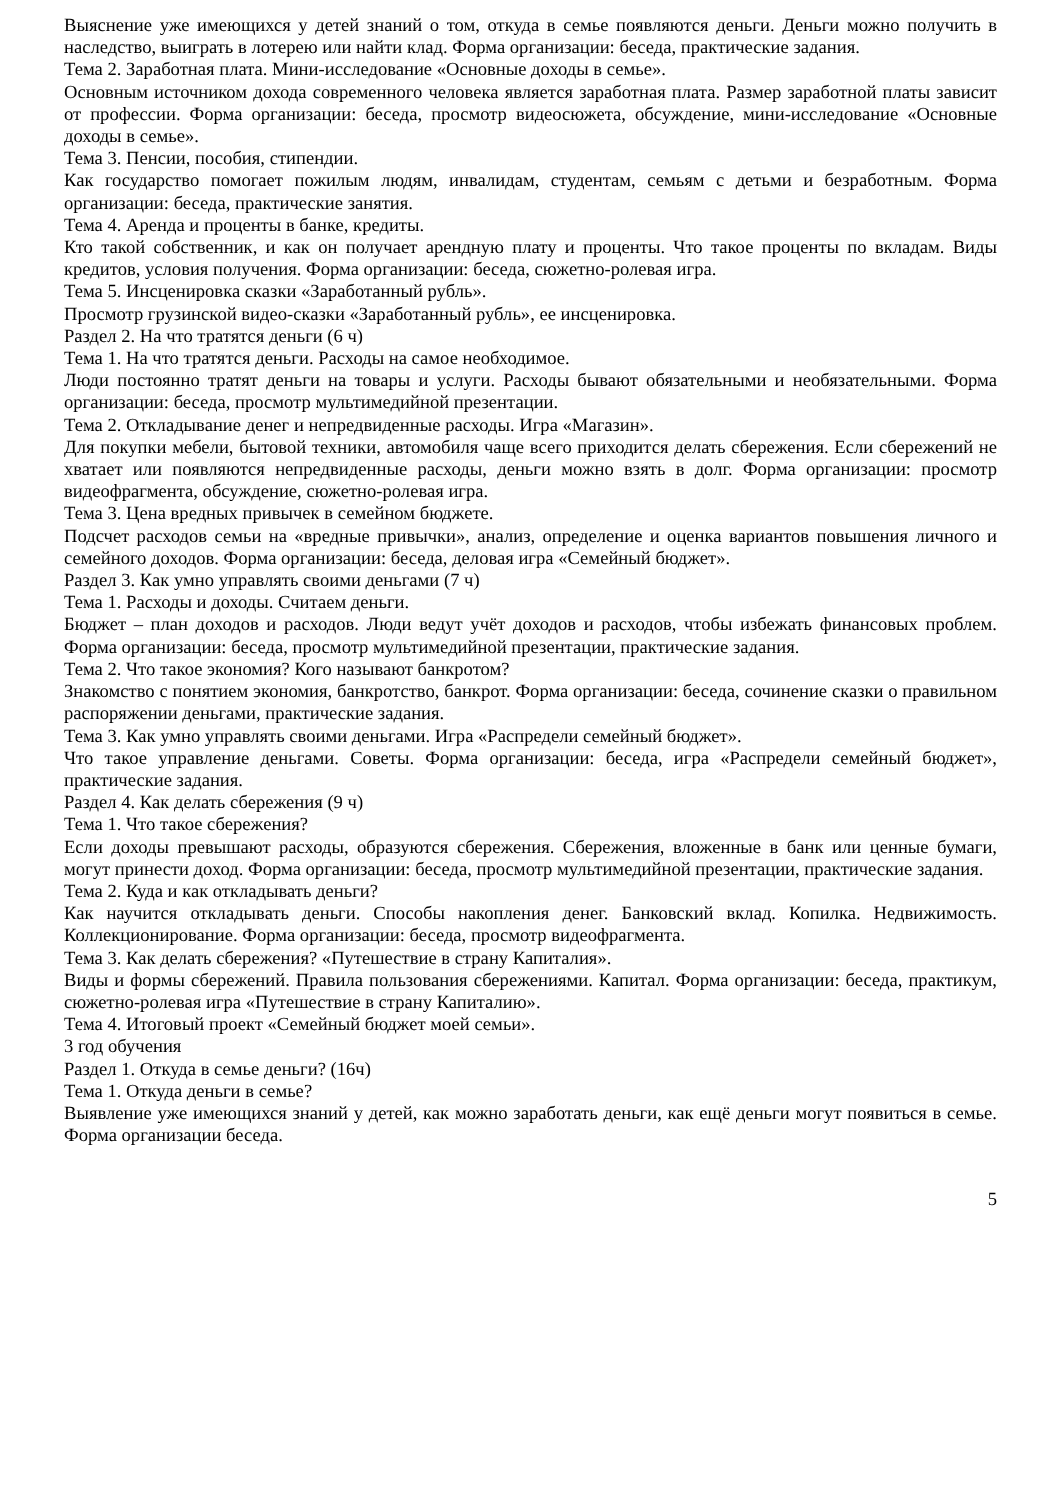Выяснение уже имеющихся у детей знаний о том, откуда в семье появляются деньги. Деньги можно получить в наследство, выиграть в лотерею или найти клад. Форма организации: беседа, практические задания.
Тема 2. Заработная плата. Мини-исследование «Основные доходы в семье».
Основным источником дохода современного человека является заработная плата. Размер заработной платы зависит от профессии. Форма организации: беседа, просмотр видеосюжета, обсуждение, мини-исследование «Основные доходы в семье».
Тема 3. Пенсии, пособия, стипендии.
Как государство помогает пожилым людям, инвалидам, студентам, семьям с детьми и безработным. Форма организации: беседа, практические занятия.
Тема 4. Аренда и проценты в банке, кредиты.
Кто такой собственник, и как он получает арендную плату и проценты. Что такое проценты по вкладам. Виды кредитов, условия получения. Форма организации: беседа, сюжетно-ролевая игра.
Тема 5. Инсценировка сказки «Заработанный рубль».
Просмотр грузинской видео-сказки «Заработанный рубль», ее инсценировка.
Раздел 2. На что тратятся деньги (6 ч)
Тема 1. На что тратятся деньги. Расходы на самое необходимое.
Люди постоянно тратят деньги на товары и услуги. Расходы бывают обязательными и необязательными. Форма организации: беседа, просмотр мультимедийной презентации.
Тема 2. Откладывание денег и непредвиденные расходы. Игра «Магазин».
Для покупки мебели, бытовой техники, автомобиля чаще всего приходится делать сбережения. Если сбережений не хватает или появляются непредвиденные расходы, деньги можно взять в долг. Форма организации: просмотр видеофрагмента, обсуждение, сюжетно-ролевая игра.
Тема 3. Цена вредных привычек в семейном бюджете.
Подсчет расходов семьи на «вредные привычки», анализ, определение и оценка вариантов повышения личного и семейного доходов. Форма организации: беседа, деловая игра «Семейный бюджет».
Раздел 3. Как умно управлять своими деньгами (7 ч)
Тема 1. Расходы и доходы. Считаем деньги.
Бюджет – план доходов и расходов. Люди ведут учёт доходов и расходов, чтобы избежать финансовых проблем. Форма организации: беседа, просмотр мультимедийной презентации, практические задания.
Тема 2. Что такое экономия? Кого называют банкротом?
Знакомство с понятием экономия, банкротство, банкрот. Форма организации: беседа, сочинение сказки о правильном распоряжении деньгами, практические задания.
Тема 3. Как умно управлять своими деньгами. Игра «Распредели семейный бюджет».
Что такое управление деньгами. Советы. Форма организации: беседа, игра «Распредели семейный бюджет», практические задания.
Раздел 4. Как делать сбережения (9 ч)
Тема 1. Что такое сбережения?
Если доходы превышают расходы, образуются сбережения. Сбережения, вложенные в банк или ценные бумаги, могут принести доход. Форма организации: беседа, просмотр мультимедийной презентации, практические задания.
Тема 2. Куда и как откладывать деньги?
Как научится откладывать деньги. Способы накопления денег. Банковский вклад. Копилка. Недвижимость. Коллекционирование. Форма организации: беседа, просмотр видеофрагмента.
Тема 3. Как делать сбережения? «Путешествие в страну Капиталия».
Виды и формы сбережений. Правила пользования сбережениями. Капитал. Форма организации: беседа, практикум, сюжетно-ролевая игра «Путешествие в страну Капиталию».
Тема 4. Итоговый проект «Семейный бюджет моей семьи».
3 год обучения
Раздел 1. Откуда в семье деньги? (16ч)
Тема 1. Откуда деньги в семье?
Выявление уже имеющихся знаний у детей, как можно заработать деньги, как ещё деньги могут появиться в семье. Форма организации беседа.
5